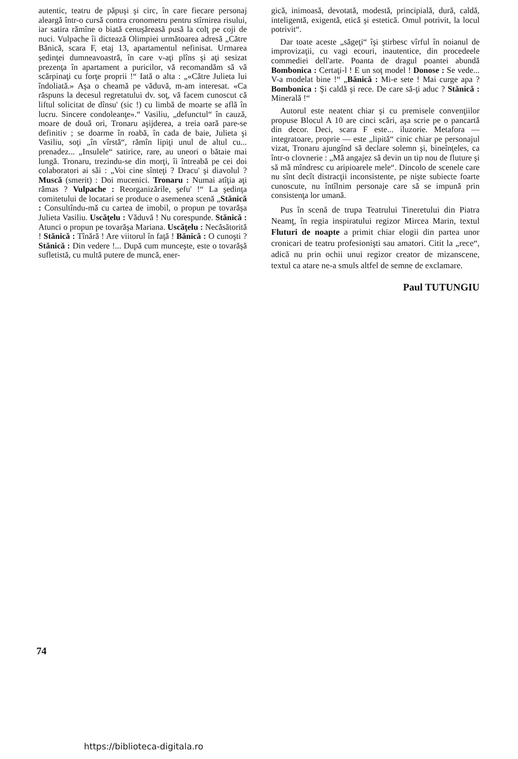autentic, teatru de păpuşi şi circ, în care fiecare personaj aleargă într-o cursă contra cronometru pentru stîrnirea risului, iar satira rămîne o biată cenuşăreasă pusă la colţ pe coji de nuci. Vulpache îi dictează Olimpiei următoarea adresă „Către Bănică, scara F, etaj 13, apartamentul nefinisat. Urmarea şedinţei dumneavoastră, în care v-aţi plîns şi aţi sesizat prezenţa în apartament a puricilor, vă recomandăm să vă scărpinaţi cu forţe proprii !“ Iată o alta : „«Către Julieta lui îndoliată.» Aşa o cheamă pe văduvă, m-am interesat. «Ca răspuns la decesul regretatului dv. soţ, vă facem cunoscut că liftul solicitat de dînsu' (sic !) cu limbă de moarte se află în lucru. Sincere condoleanţe».“ Vasiliu, „defunctul“ în cauză, moare de două ori, Tronaru aşijderea, a treia oară pare-se definitiv ; se doarme în roabă, în cada de baie, Julieta şi Vasiliu, soţi „în vîrstă“, rămîn lipiţi unul de altul cu... prenadez... „Insulele“ satirice, rare, au uneori o bătaie mai lungă. Tronaru, trezindu-se din morţi, îi întreabă pe cei doi colaboratori ai săi : „Voi cine sînteţi ? Dracu' şi diavolul ? Muscă (smerit) : Doi mucenici. Tronaru : Numai atîţia aţi rămas ? Vulpache : Reorganizările, şefu' !“ La şedinţa comitetului de locatari se produce o asemenea scenă „Stănică : Consultîndu-mă cu cartea de imobil, o propun pe tovarăşa Julieta Vasiliu. Uscăţelu : Văduvă ! Nu corespunde. Stănică : Atunci o propun pe tovarăşa Mariana. Uscăţelu : Necăsătorită ! Stănică : Tînără ! Are viitorul în faţă ! Bănică : O cunoşti ? Stănică : Din vedere !... După cum munceşte, este o tovarăşă sufletistă, cu multă putere de muncă, ener-
gică, inimoasă, devotată, modestă, principială, dură, caldă, inteligentă, exigentă, etică şi estetică. Omul potrivit, la locul potrivit“.
Dar toate aceste „săgeţi“ îşi ştirbesc vîrful în noianul de improvizaţii, cu vagi ecouri, inautentice, din procedeele commediei dell'arte. Poanta de dragul poantei abundă Bombonica : Certaţi-l ! E un soţ model ! Donose : Se vede... V-a modelat bine !“ „Bănică : Mi-e sete ! Mai curge apa ? Bombonica : Şi caldă şi rece. De care să-ţi aduc ? Stănică : Minerală !“
Autorul este neatent chiar şi cu premisele convenţiilor propuse Blocul A 10 are cinci scări, aşa scrie pe o pancartă din decor. Deci, scara F este... iluzorie. Metafora — integratoare, proprie — este „lipită“ cinic chiar pe personajul vizat, Tronaru ajungînd să declare solemn şi, bineînţeles, ca într-o clovnerie : „Mă angajez să devin un tip nou de fluture şi să mă mîndresc cu aripioarele mele“. Dincolo de scenele care nu sînt decît distracţii inconsistente, pe nişte subiecte foarte cunoscute, nu întîlnim personaje care să se impună prin consistenţa lor umană.
Pus în scenă de trupa Teatrului Tineretului din Piatra Neamţ, în regia inspiratului regizor Mircea Marin, textul Fluturi de noapte a primit chiar elogii din partea unor cronicari de teatru profesionişti sau amatori. Citit la „rece“, adică nu prin ochii unui regizor creator de mizanscene, textul ca atare ne-a smuls altfel de semne de exclamare.
Paul TUTUNGIU
74
https://biblioteca-digitala.ro